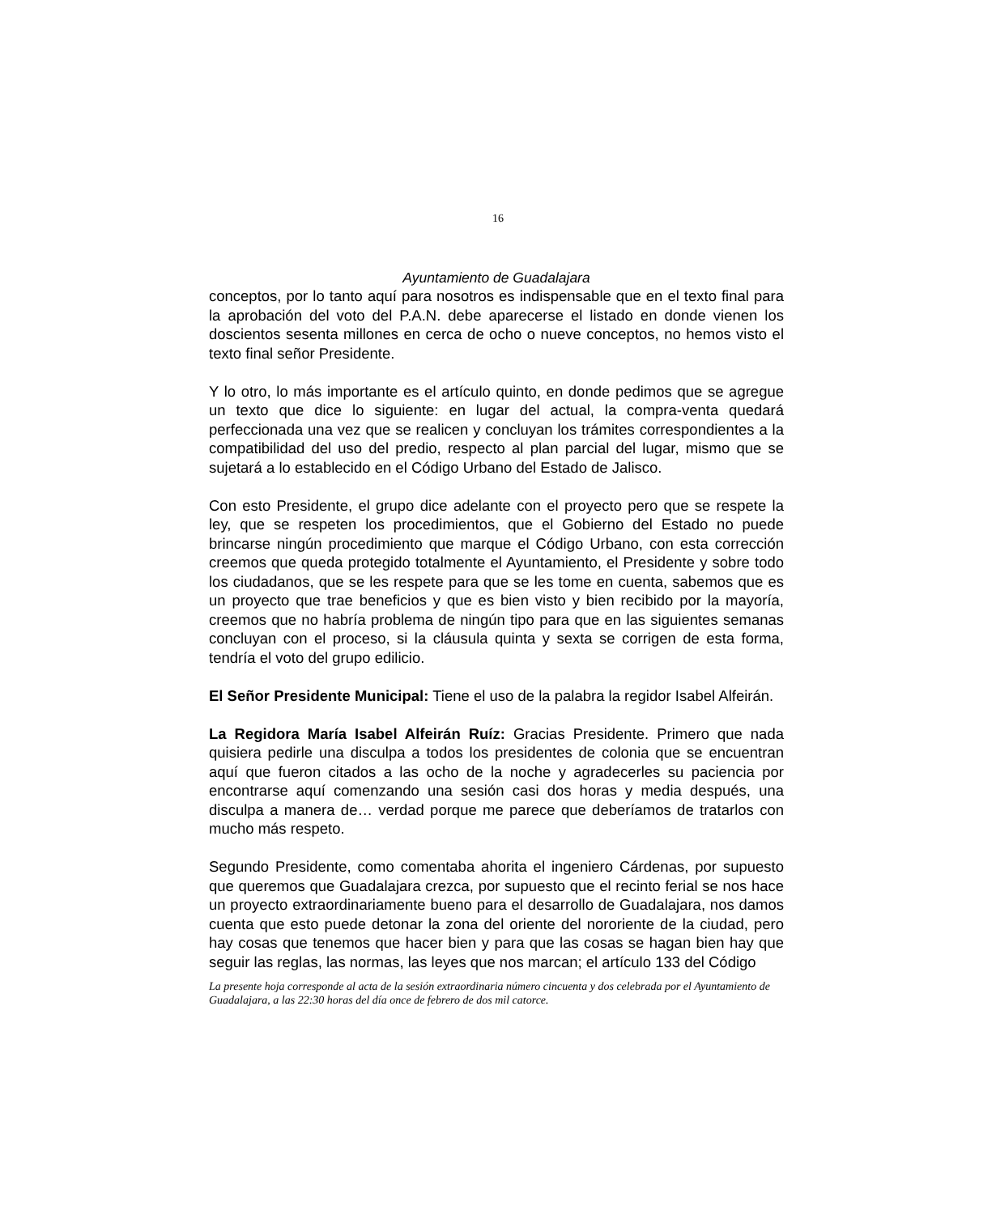16
Ayuntamiento de Guadalajara
conceptos, por lo tanto aquí para nosotros es indispensable que en el texto final para la aprobación del voto del P.A.N. debe aparecerse el listado en donde vienen los doscientos sesenta millones en cerca de ocho o nueve conceptos, no hemos visto el texto final señor Presidente.
Y lo otro, lo más importante es el artículo quinto, en donde pedimos que se agregue un texto que dice lo siguiente: en lugar del actual, la compra-venta quedará perfeccionada una vez que se realicen y concluyan los trámites correspondientes a la compatibilidad del uso del predio, respecto al plan parcial del lugar, mismo que se sujetará a lo establecido en el Código Urbano del Estado de Jalisco.
Con esto Presidente, el grupo dice adelante con el proyecto pero que se respete la ley, que se respeten los procedimientos, que el Gobierno del Estado no puede brincarse ningún procedimiento que marque el Código Urbano, con esta corrección creemos que queda protegido totalmente el Ayuntamiento, el Presidente y sobre todo los ciudadanos, que se les respete para que se les tome en cuenta, sabemos que es un proyecto que trae beneficios y que es bien visto y bien recibido por la mayoría, creemos que no habría problema de ningún tipo para que en las siguientes semanas concluyan con el proceso, si la cláusula quinta y sexta se corrigen de esta forma, tendría el voto del grupo edilicio.
El Señor Presidente Municipal: Tiene el uso de la palabra la regidor Isabel Alfeirán.
La Regidora María Isabel Alfeirán Ruíz: Gracias Presidente. Primero que nada quisiera pedirle una disculpa a todos los presidentes de colonia que se encuentran aquí que fueron citados a las ocho de la noche y agradecerles su paciencia por encontrarse aquí comenzando una sesión casi dos horas y media después, una disculpa a manera de… verdad porque me parece que deberíamos de tratarlos con mucho más respeto.
Segundo Presidente, como comentaba ahorita el ingeniero Cárdenas, por supuesto que queremos que Guadalajara crezca, por supuesto que el recinto ferial se nos hace un proyecto extraordinariamente bueno para el desarrollo de Guadalajara, nos damos cuenta que esto puede detonar la zona del oriente del nororiente de la ciudad, pero hay cosas que tenemos que hacer bien y para que las cosas se hagan bien hay que seguir las reglas, las normas, las leyes que nos marcan; el artículo 133 del Código
La presente hoja corresponde al acta de la sesión extraordinaria número cincuenta y dos celebrada por el Ayuntamiento de Guadalajara, a las 22:30 horas del día once de febrero de dos mil catorce.